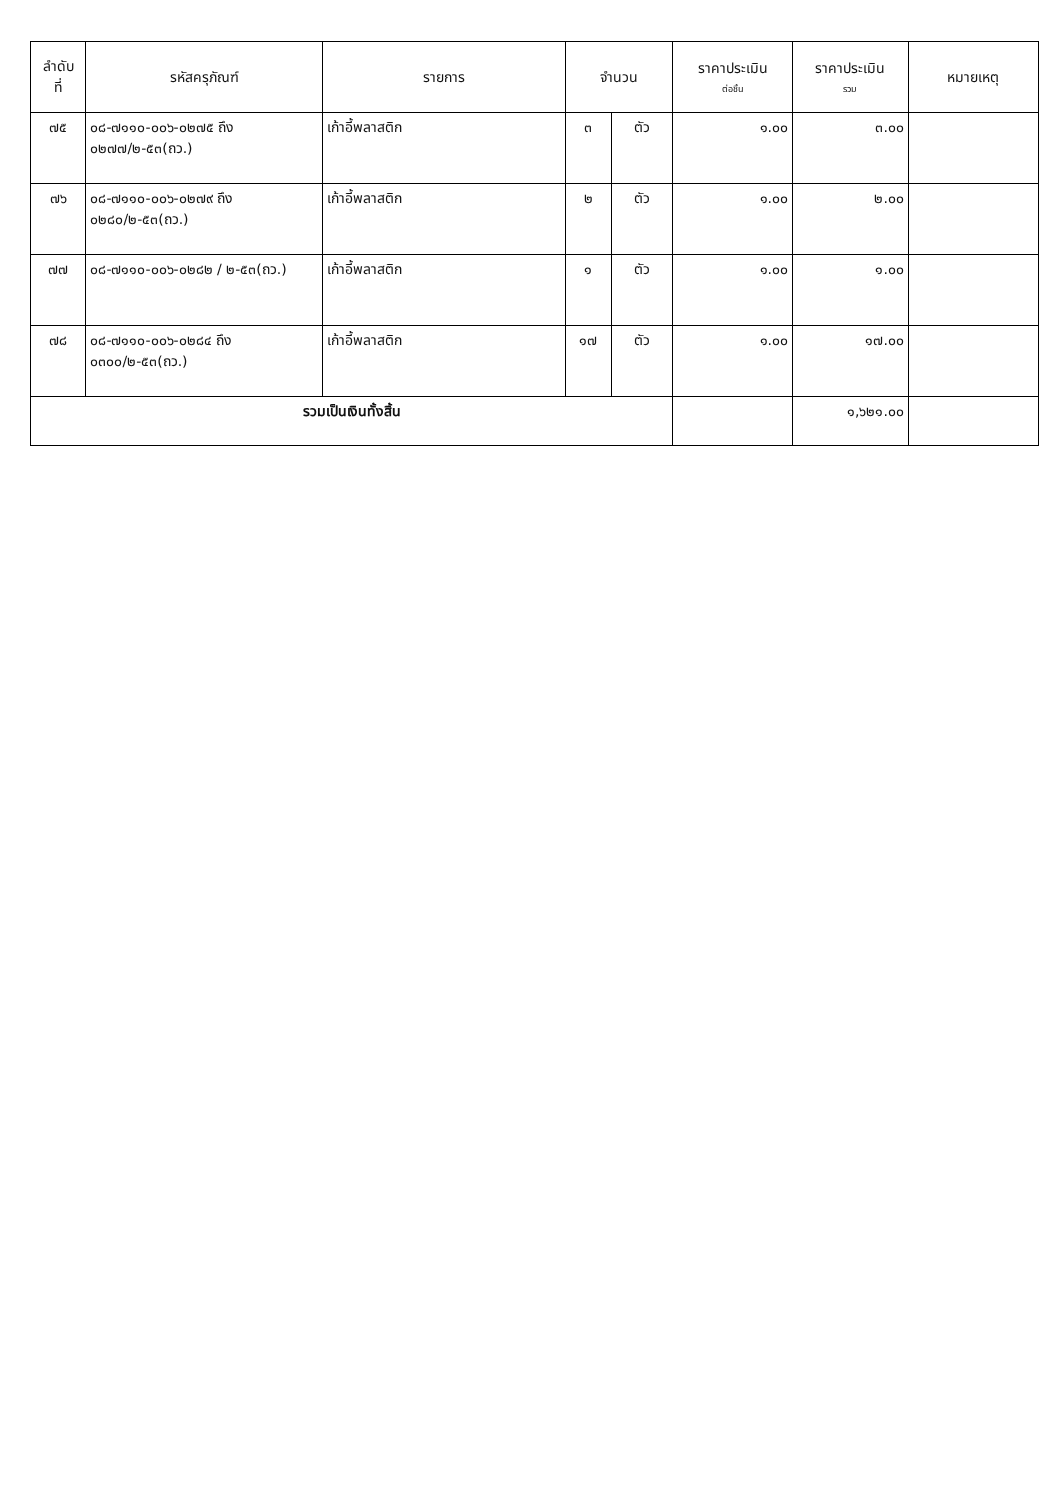| ลำดับ ที่ | รหัสครุภัณฑ์ | รายการ | จำนวน | | ราคาประเมิน ต่อชิ้น | ราคาประเมิน รวม | หมายเหตุ |
| --- | --- | --- | --- | --- | --- | --- | --- |
| ๗๕ | ๐๘-๗๑๑๐-๐๐๖-๐๒๗๕ ถึง ๐๒๗๗/๒-๕๓(ถว.) | เก้าอี้พลาสติก | ๓ | ตัว | ๑.๐๐ | ๓.๐๐ | |
| ๗๖ | ๐๘-๗๑๑๐-๐๐๖-๐๒๗๙ ถึง ๐๒๘๐/๒-๕๓(ถว.) | เก้าอี้พลาสติก | ๒ | ตัว | ๑.๐๐ | ๒.๐๐ | |
| ๗๗ | ๐๘-๗๑๑๐-๐๐๖-๐๒๘๒ / ๒-๕๓(ถว.) | เก้าอี้พลาสติก | ๑ | ตัว | ๑.๐๐ | ๑.๐๐ | |
| ๗๘ | ๐๘-๗๑๑๐-๐๐๖-๐๒๘๔ ถึง ๐๓๐๐/๒-๕๓(ถว.) | เก้าอี้พลาสติก | ๑๗ | ตัว | ๑.๐๐ | ๑๗.๐๐ | |
| รวมเป็นเงินทั้งสิ้น | | | | | | ๑,๖๒๑.๐๐ | |